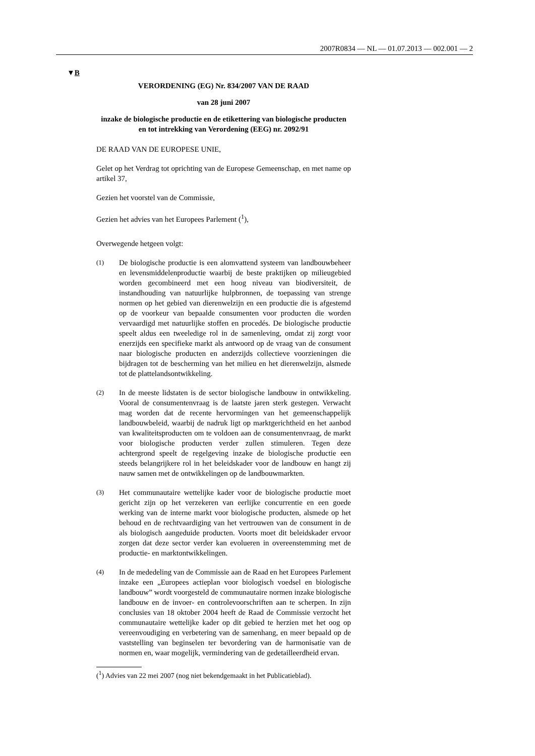2007R0834 — NL — 01.07.2013 — 002.001 — 2
▼B
VERORDENING (EG) Nr. 834/2007 VAN DE RAAD
van 28 juni 2007
inzake de biologische productie en de etikettering van biologische producten en tot intrekking van Verordening (EEG) nr. 2092/91
DE RAAD VAN DE EUROPESE UNIE,
Gelet op het Verdrag tot oprichting van de Europese Gemeenschap, en met name op artikel 37,
Gezien het voorstel van de Commissie,
Gezien het advies van het Europees Parlement (<sup>1</sup>),
Overwegende hetgeen volgt:
(1)
De biologische productie is een alomvattend systeem van landbouwbeheer en levensmiddelenproductie waarbij de beste praktijken op milieugebied worden gecombineerd met een hoog niveau van biodiversiteit, de instandhouding van natuurlijke hulpbronnen, de toepassing van strenge normen op het gebied van dierenwelzijn en een productie die is afgestemd op de voorkeur van bepaalde consumenten voor producten die worden vervaardigd met natuurlijke stoffen en procedés. De biologische productie speelt aldus een tweeledige rol in de samenleving, omdat zij zorgt voor enerzijds een specifieke markt als antwoord op de vraag van de consument naar biologische producten en anderzijds collectieve voorzieningen die bijdragen tot de bescherming van het milieu en het dierenwelzijn, alsmede tot de plattelandsontwikkeling.
(2)
In de meeste lidstaten is de sector biologische landbouw in ontwikkeling. Vooral de consumentenvraag is de laatste jaren sterk gestegen. Verwacht mag worden dat de recente hervormingen van het gemeenschappelijk landbouwbeleid, waarbij de nadruk ligt op marktgerichtheid en het aanbod van kwaliteitsproducten om te voldoen aan de consumentenvraag, de markt voor biologische producten verder zullen stimuleren. Tegen deze achtergrond speelt de regelgeving inzake de biologische productie een steeds belangrijkere rol in het beleidskader voor de landbouw en hangt zij nauw samen met de ontwikkelingen op de landbouwmarkten.
(3)
Het communautaire wettelijke kader voor de biologische productie moet gericht zijn op het verzekeren van eerlijke concurrentie en een goede werking van de interne markt voor biologische producten, alsmede op het behoud en de rechtvaardiging van het vertrouwen van de consument in de als biologisch aangeduide producten. Voorts moet dit beleidskader ervoor zorgen dat deze sector verder kan evolueren in overeenstemming met de productie- en marktontwikkelingen.
(4)
In de mededeling van de Commissie aan de Raad en het Europees Parlement inzake een „Europees actieplan voor biologisch voedsel en biologische landbouw” wordt voorgesteld de communautaire normen inzake biologische landbouw en de invoer- en controlevoorschriften aan te scherpen. In zijn conclusies van 18 oktober 2004 heeft de Raad de Commissie verzocht het communautaire wettelijke kader op dit gebied te herzien met het oog op vereenvoudiging en verbetering van de samenhang, en meer bepaald op de vaststelling van beginselen ter bevordering van de harmonisatie van de normen en, waar mogelijk, vermindering van de gedetailleerdheid ervan.
(<sup>1</sup>) Advies van 22 mei 2007 (nog niet bekendgemaakt in het Publicatieblad).